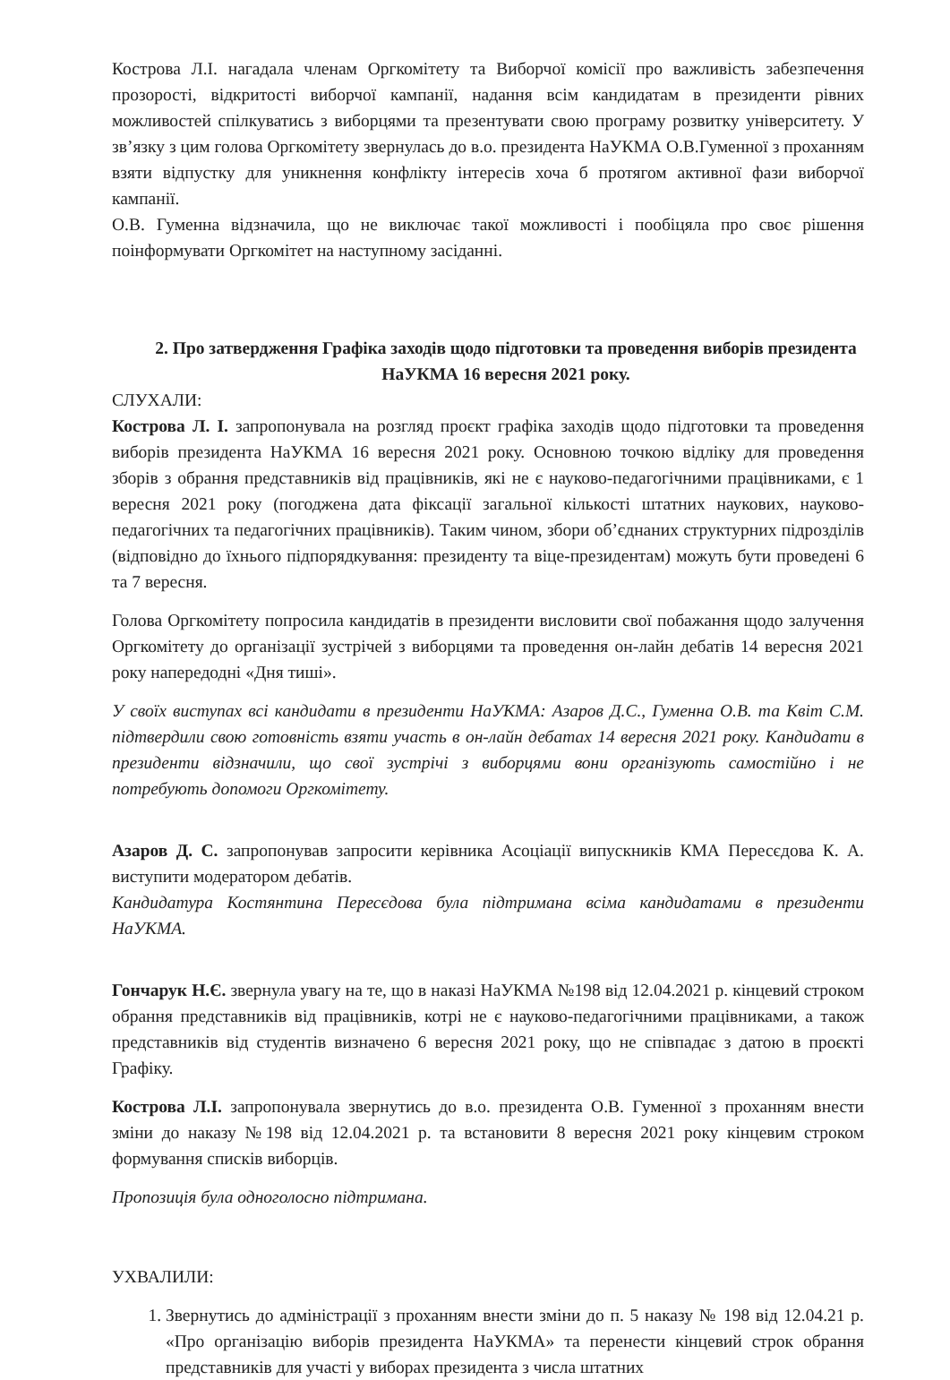Кострова Л.І. нагадала членам Оргкомітету та Виборчої комісії про важливість забезпечення прозорості, відкритості виборчої кампанії, надання всім кандидатам в президенти рівних можливостей спілкуватись з виборцями та презентувати свою програму розвитку університету. У зв’язку з цим голова Оргкомітету звернулась до в.о. президента НаУКМА О.В.Гуменної з проханням взяти відпустку для уникнення конфлікту інтересів хоча б протягом активної фази виборчої кампанії.
О.В. Гуменна відзначила, що не виключає такої можливості і пообіцяла про своє рішення поінформувати Оргкомітет на наступному засіданні.
2. Про затвердження Графіка заходів щодо підготовки та проведення виборів президента НаУКМА 16 вересня 2021 року.
СЛУХАЛИ:
Кострова Л. І. запропонувала на розгляд проєкт графіка заходів щодо підготовки та проведення виборів президента НаУКМА 16 вересня 2021 року. Основною точкою відліку для проведення зборів з обрання представників від працівників, які не є науково-педагогічними працівниками, є 1 вересня 2021 року (погоджена дата фіксації загальної кількості штатних наукових, науково-педагогічних та педагогічних працівників). Таким чином, збори об’єднаних структурних підрозділів (відповідно до їхнього підпорядкування: президенту та віце-президентам) можуть бути проведені 6 та 7 вересня.
Голова Оргкомітету попросила кандидатів в президенти висловити свої побажання щодо залучення Оргкомітету до організації зустрічей з виборцями та проведення он-лайн дебатів 14 вересня 2021 року напередодні «Дня тиші».
У своїх виступах всі кандидати в президенти НаУКМА: Азаров Д.С., Гуменна О.В. та Квіт С.М. підтвердили свою готовність взяти участь в он-лайн дебатах 14 вересня 2021 року. Кандидати в президенти відзначили, що свої зустрічі з виборцями вони організують самостійно і не потребують допомоги Оргкомітету.
Азаров Д. С. запропонував запросити керівника Асоціації випускників КМА Пересєдова К. А. виступити модератором дебатів.
Кандидатура Костянтина Пересєдова була підтримана всіма кандидатами в президенти НаУКМА.
Гончарук Н.Є. звернула увагу на те, що в наказі НаУКМА №198 від 12.04.2021 р. кінцевий строком обрання представників від працівників, котрі не є науково-педагогічними працівниками, а також представників від студентів визначено 6 вересня 2021 року, що не співпадає з датою в проєкті Графіку.
Кострова Л.І. запропонувала звернутись до в.о. президента О.В. Гуменної з проханням внести зміни до наказу №198 від 12.04.2021 р. та встановити 8 вересня 2021 року кінцевим строком формування списків виборців.
Пропозиція була одноголосно підтримана.
УХВАЛИЛИ:
1. Звернутись до адміністрації з проханням внести зміни до п. 5 наказу № 198 від 12.04.21 р. «Про організацію виборів президента НаУКМА» та перенести кінцевий строк обрання представників для участі у виборах президента з числа штатних